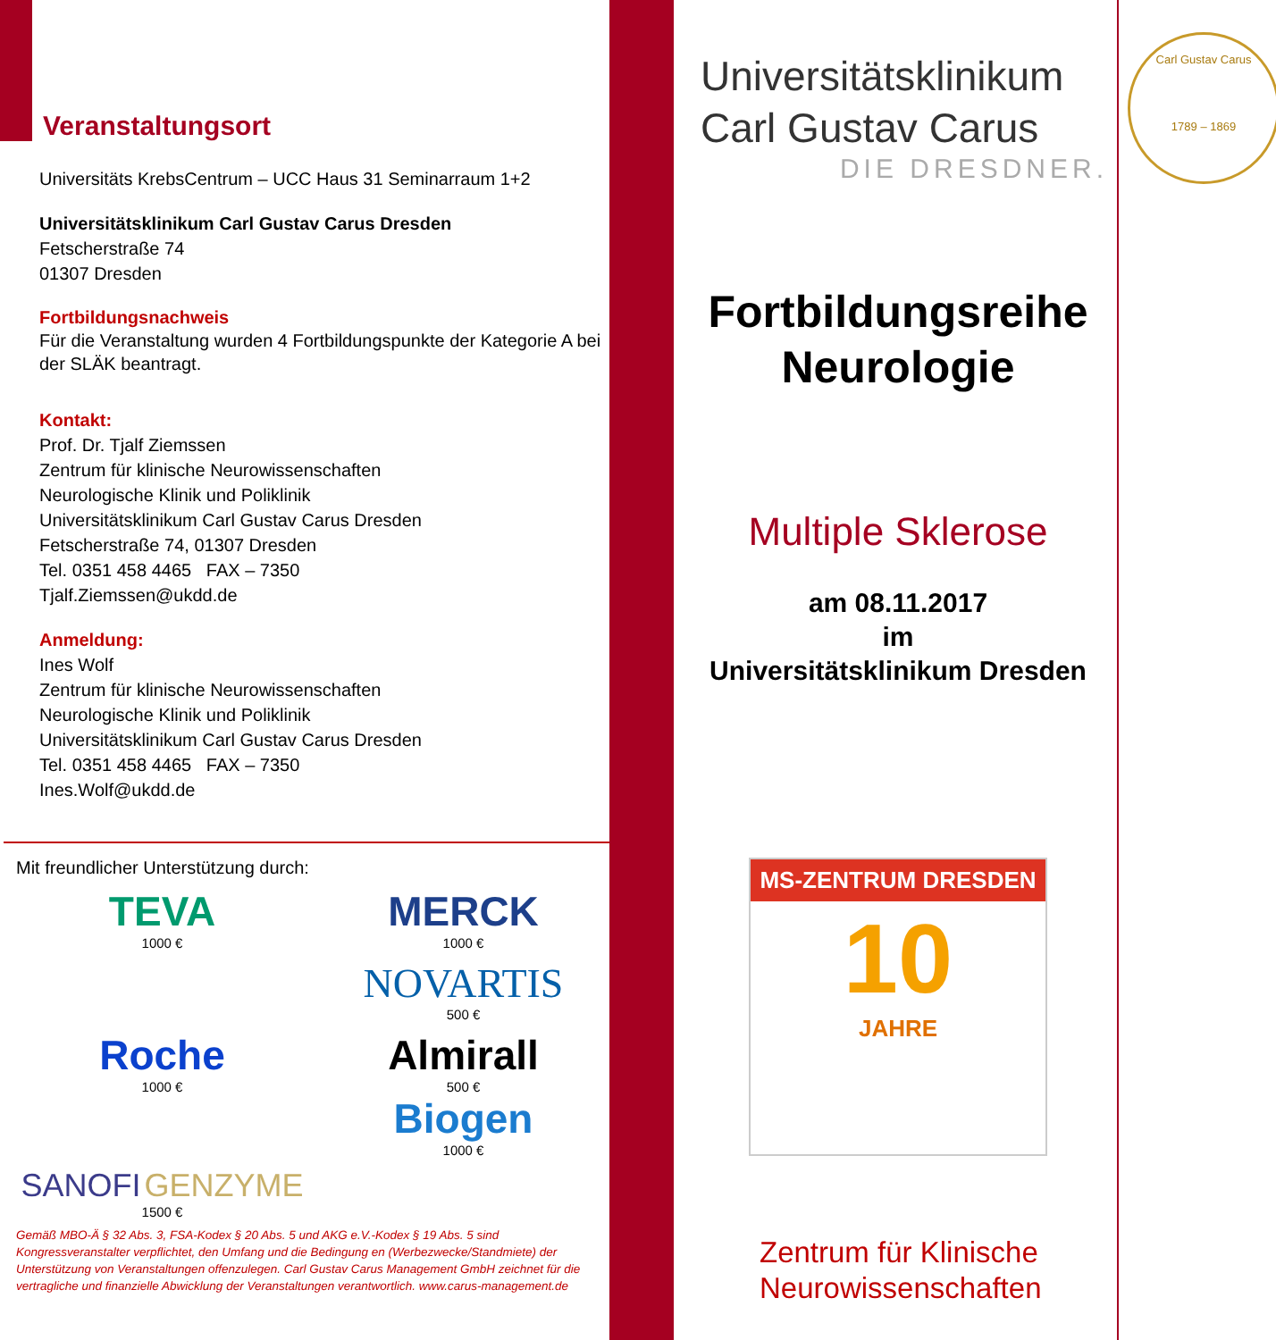Veranstaltungsort
Universitäts KrebsCentrum – UCC Haus 31 Seminarraum 1+2
Universitätsklinikum Carl Gustav Carus Dresden
Fetscherstraße 74
01307 Dresden
Fortbildungsnachweis
Für die Veranstaltung wurden 4 Fortbildungspunkte der Kategorie A bei der SLÄK beantragt.
Kontakt:
Prof. Dr. Tjalf Ziemssen
Zentrum für klinische Neurowissenschaften
Neurologische Klinik und Poliklinik
Universitätsklinikum Carl Gustav Carus Dresden
Fetscherstraße 74, 01307 Dresden
Tel. 0351 458 4465 FAX – 7350
Tjalf.Ziemssen@ukdd.de
Anmeldung:
Ines Wolf
Zentrum für klinische Neurowissenschaften
Neurologische Klinik und Poliklinik
Universitätsklinikum Carl Gustav Carus Dresden
Tel. 0351 458 4465 FAX – 7350
Ines.Wolf@ukdd.de
Mit freundlicher Unterstützung durch:
TEVA
1000 €
MERCK
1000 €
NOVARTIS
500 €
Roche
1000 €
Almirall
500 €
Biogen
1000 €
SANOFI GENZYME
1500 €
Gemäß MBO-Ä § 32 Abs. 3, FSA-Kodex § 20 Abs. 5 und AKG e.V.-Kodex § 19 Abs. 5 sind Kongressveranstalter verpflichtet, den Umfang und die Bedingung en (Werbezwecke/Standmiete) der Unterstützung von Veranstaltungen offenzulegen. Carl Gustav Carus Management GmbH zeichnet für die vertragliche und finanzielle Abwicklung der Veranstaltungen verantwortlich. www.carus-management.de
Universitätsklinikum
Carl Gustav Carus
DIE DRESDNER.
Fortbildungsreihe
Neurologie
Multiple Sklerose
am 08.11.2017
im
Universitätsklinikum Dresden
MS-ZENTRUM DRESDEN
10
JAHRE
Zentrum für Klinische
Neurowissenschaften
Carl Gustav Carus
1789 – 1869